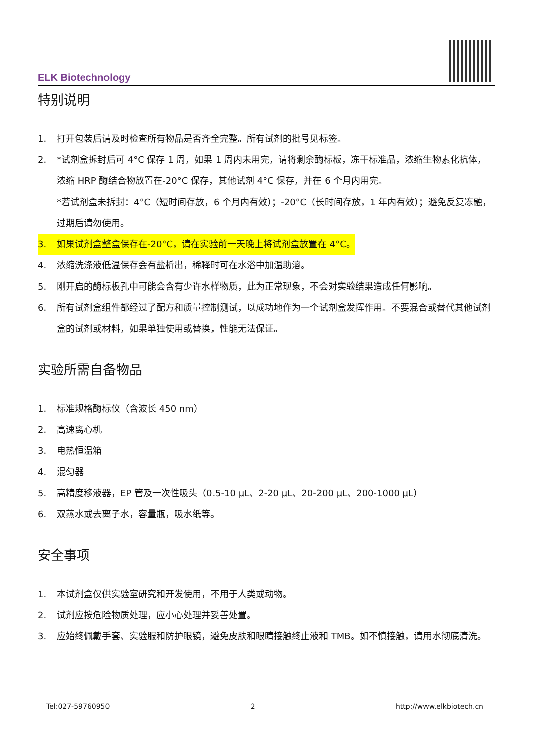ELK Biotechnology
特别说明
1. 打开包装后请及时检查所有物品是否齐全完整。所有试剂的批号见标签。
2. *试剂盒拆封后可 4°C 保存 1 周，如果 1 周内未用完，请将剩余酶标板，冻干标准品，浓缩生物素化抗体，浓缩 HRP 酶结合物放置在-20°C 保存，其他试剂 4°C 保存，并在 6 个月内用完。
*若试剂盒未拆封：4°C（短时间存放，6 个月内有效）；-20°C（长时间存放，1 年内有效）；避免反复冻融，过期后请勿使用。
3. 如果试剂盒整盒保存在-20°C，请在实验前一天晚上将试剂盒放置在 4°C。
4. 浓缩洗涤液低温保存会有盐析出，稀释时可在水浴中加温助溶。
5. 刚开启的酶标板孔中可能会含有少许水样物质，此为正常现象，不会对实验结果造成任何影响。
6. 所有试剂盒组件都经过了配方和质量控制测试，以成功地作为一个试剂盒发挥作用。不要混合或替代其他试剂盒的试剂或材料，如果单独使用或替换，性能无法保证。
实验所需自备物品
1. 标准规格酶标仪（含波长 450 nm）
2. 高速离心机
3. 电热恒温箱
4. 混匀器
5. 高精度移液器，EP 管及一次性吸头（0.5-10 μL、2-20 μL、20-200 μL、200-1000 μL）
6. 双蒸水或去离子水，容量瓶，吸水纸等。
安全事项
1. 本试剂盒仅供实验室研究和开发使用，不用于人类或动物。
2. 试剂应按危险物质处理，应小心处理并妥善处置。
3. 应始终佩戴手套、实验服和防护眼镜，避免皮肤和眼睛接触终止液和 TMB。如不慎接触，请用水彻底清洗。
Tel:027-59760950 2 http://www.elkbiotech.cn